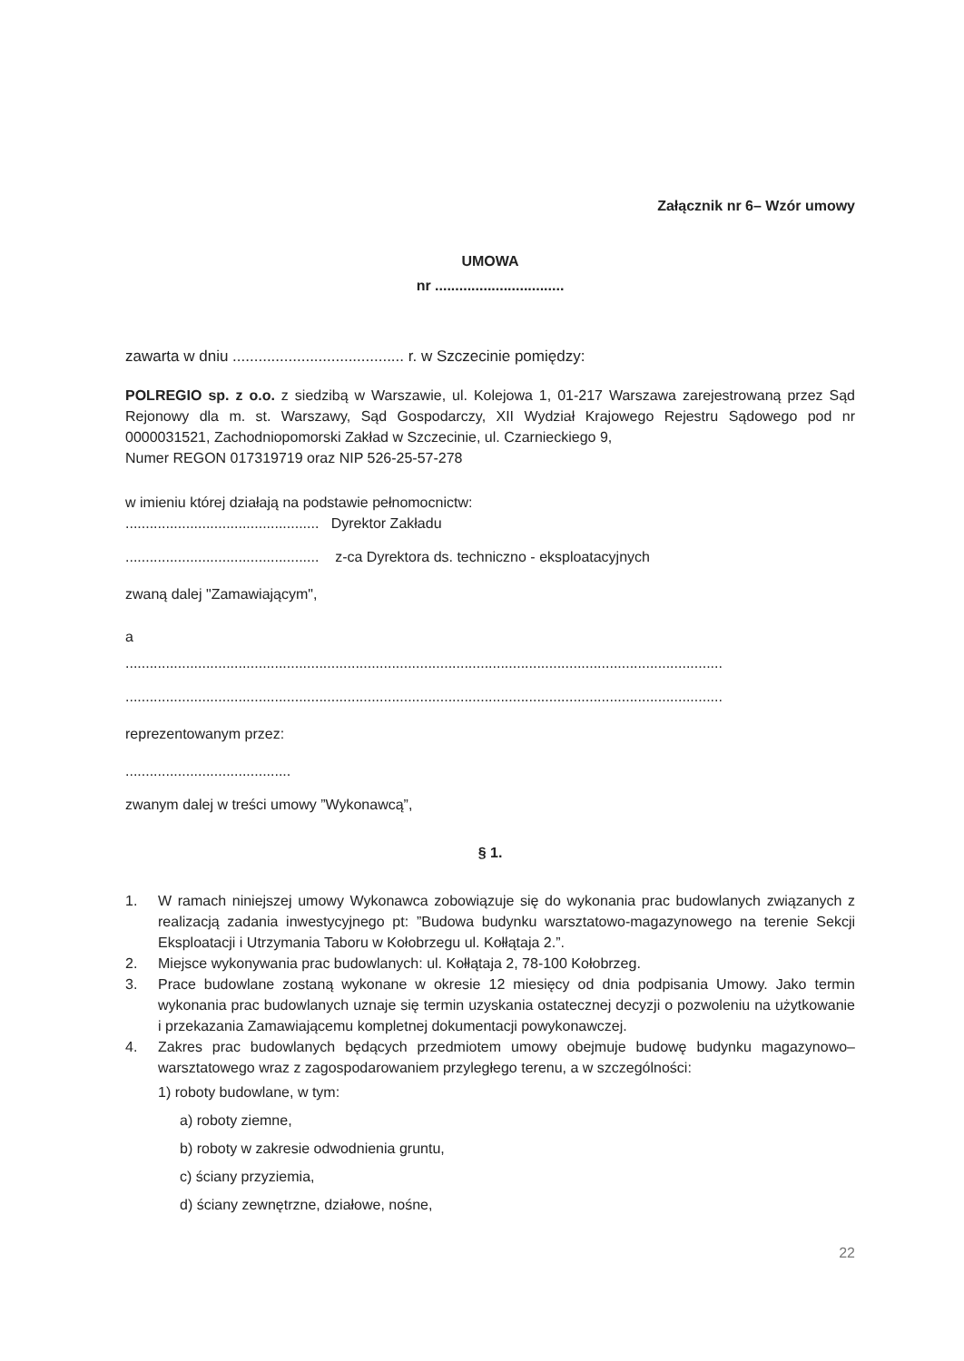Załącznik nr 6– Wzór umowy
UMOWA
nr ................................
zawarta w dniu ........................................ r. w Szczecinie pomiędzy:
POLREGIO sp. z o.o. z siedzibą w Warszawie, ul. Kolejowa 1, 01-217 Warszawa zarejestrowaną przez Sąd Rejonowy dla m. st. Warszawy, Sąd Gospodarczy, XII Wydział Krajowego Rejestru Sądowego pod nr 0000031521, Zachodniopomorski Zakład w Szczecinie, ul. Czarnieckiego 9,
Numer REGON 017319719 oraz NIP 526-25-57-278
w imieniu której działają na podstawie pełnomocnictw:
................................................ Dyrektor Zakładu
................................................ z-ca Dyrektora ds. techniczno - eksploatacyjnych
zwaną dalej "Zamawiającym",
a
....................................................................................................................................................
....................................................................................................................................................
reprezentowanym przez:
.........................................
zwanym dalej w treści umowy ”Wykonawcą”,
§ 1.
1. W ramach niniejszej umowy Wykonawca zobowiązuje się do wykonania prac budowlanych związanych z realizacją zadania inwestycyjnego pt: ”Budowa budynku warsztatowo-magazynowego na terenie Sekcji Eksploatacji i Utrzymania Taboru w Kołobrzegu ul. Kołłątaja 2.”.
2. Miejsce wykonywania prac budowlanych: ul. Kołłątaja 2, 78-100 Kołobrzeg.
3. Prace budowlane zostaną wykonane w okresie 12 miesięcy od dnia podpisania Umowy. Jako termin wykonania prac budowlanych uznaje się termin uzyskania ostatecznej decyzji o pozwoleniu na użytkowanie i przekazania Zamawiającemu kompletnej dokumentacji powykonawczej.
4. Zakres prac budowlanych będących przedmiotem umowy obejmuje budowę budynku magazynowo–warsztatowego wraz z zagospodarowaniem przyległego terenu, a w szczególności:
1) roboty budowlane, w tym:
a) roboty ziemne,
b) roboty w zakresie odwodnienia gruntu,
c) ściany przyziemia,
d) ściany zewnętrzne, działowe, nośne,
22